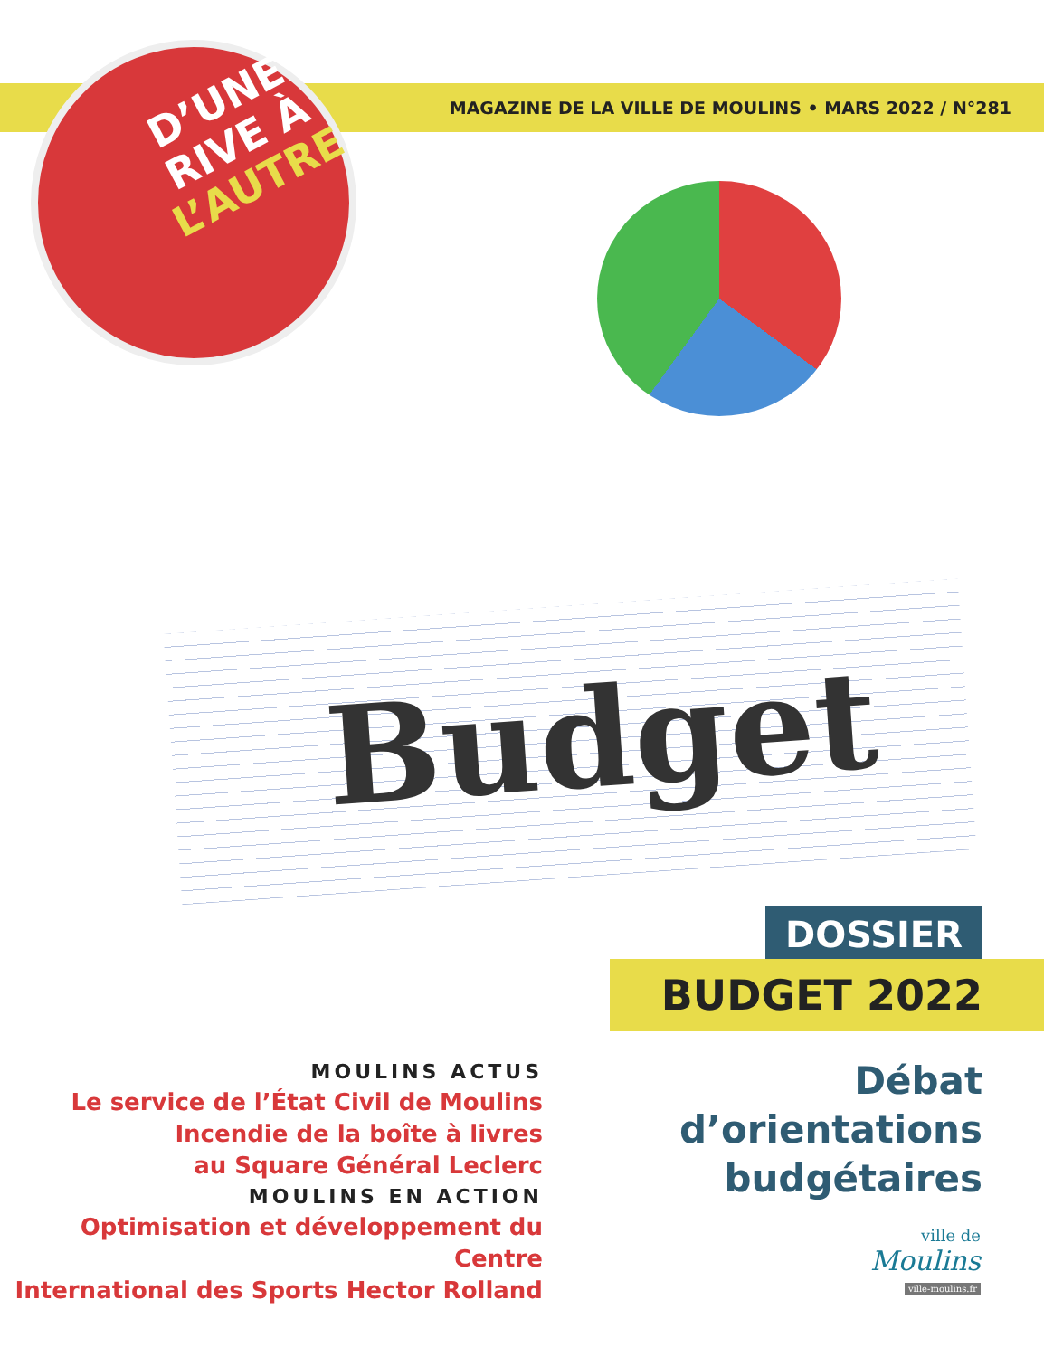MAGAZINE DE LA VILLE DE MOULINS • MARS 2022 / N°281
D’UNE
RIVE À
L’AUTRE
Budget
DOSSIER
BUDGET 2022
MOULINS ACTUS
Le service de l’État Civil de Moulins
Incendie de la boîte à livres
au Square Général Leclerc
MOULINS EN ACTION
Optimisation et développement du Centre
International des Sports Hector Rolland
Débat
d’orientations
budgétaires
ville de
Moulins
ville-moulins.fr